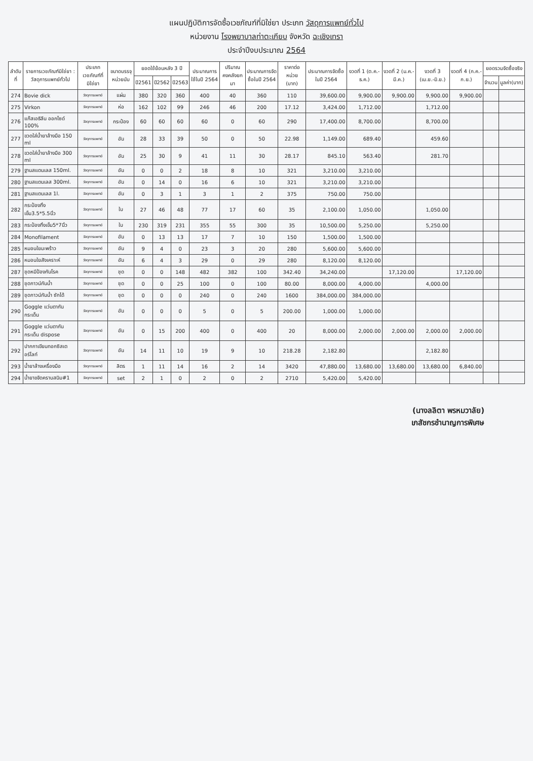แผนปฏิบัติการจัดซื้อเวชภัณฑ์ที่มิใช่ยา ประเภท วัสดุการแพทย์ทั่วไป
หน่วยงาน โรงพยาบาลท่าตะเกียบ จังหวัด ฉะเชิงเทรา
ประจำปีงบประมาณ 2564
| ลำดับที่ | รายการเวชภัณฑ์มิใช่ยา : วัสดุการแพทย์ทั่วไป | ประเภทเวชภัณฑ์ที่มิใช่ยา | ขนาดบรรจุ หน่วยนับ | ยอดใช้ย้อนหลัง 3 ปี | | | ประมาณการใช้ในปี 2564 | ปริมาณคงคลังยกมา | ประมาณการจัดซื้อในปี 2564 | ราคาต่อหน่วย (บาท) | ประมาณการจัดซื้อในปี 2564 | งวดที่ 1 (ต.ค.-ธ.ค.) | งวดที่ 2 (ม.ค.-มี.ค.) | งวดที่ 3 (เม.ย.-มิ.ย.) | งวดที่ 4 (ก.ค.-ก.ย.) | ยอดรวมจัดซื้อจริง | |
| --- | --- | --- | --- | --- | --- | --- | --- | --- | --- | --- | --- | --- | --- | --- | --- | --- | --- |
| | | | | ปี2561 | ปี2562 | ปี2563 | | | | | | | | | | จำนวน | มูลค่า(บาท) |
| 274 | Bovie dick | วัสดุการแพทย์ | แผ่น | 380 | 320 | 360 | 400 | 40 | 360 | 110 | 39,600.00 | 9,900.00 | 9,900.00 | 9,900.00 | 9,900.00 | | |
| 275 | Virkon | วัสดุการแพทย์ | ห่อ | 162 | 102 | 99 | 246 | 46 | 200 | 17.12 | 3,424.00 | 1,712.00 | | 1,712.00 | | | |
| 276 | แก๊สเอธิลีน ออกไซด์ 100% | วัสดุการแพทย์ | กระป๋อง | 60 | 60 | 60 | 60 | 0 | 60 | 290 | 17,400.00 | 8,700.00 | | 8,700.00 | | | |
| 277 | ขวดใส่น้ำยาล้างมือ 150 ml | วัสดุการแพทย์ | อัน | 28 | 33 | 39 | 50 | 0 | 50 | 22.98 | 1,149.00 | 689.40 | | 459.60 | | | |
| 278 | ขวดใส่น้ำยาล้างมือ 300 ml | วัสดุการแพทย์ | อัน | 25 | 30 | 9 | 41 | 11 | 30 | 28.17 | 845.10 | 563.40 | | 281.70 | | | |
| 279 | ฐานสแตนเลส 150ml. | วัสดุการแพทย์ | อัน | 0 | 0 | 2 | 18 | 8 | 10 | 321 | 3,210.00 | 3,210.00 | | | | | |
| 280 | ฐานสแตนเลส 300ml. | วัสดุการแพทย์ | อัน | 0 | 14 | 0 | 16 | 6 | 10 | 321 | 3,210.00 | 3,210.00 | | | | | |
| 281 | ฐานสแตนเลส 1l. | วัสดุการแพทย์ | อัน | 0 | 3 | 1 | 3 | 1 | 2 | 375 | 750.00 | 750.00 | | | | | |
| 282 | กระป๋องทิ้งเข็ม3.5*5.5นิ้ว | วัสดุการแพทย์ | ใบ | 27 | 46 | 48 | 77 | 17 | 60 | 35 | 2,100.00 | 1,050.00 | | 1,050.00 | | | |
| 283 | กระป๋องทิ้งเข็ม5*7นิ้ว | วัสดุการแพทย์ | ใบ | 230 | 319 | 231 | 355 | 55 | 300 | 35 | 10,500.00 | 5,250.00 | | 5,250.00 | | | |
| 284 | Monofilament | วัสดุการแพทย์ | อัน | 0 | 13 | 13 | 17 | 7 | 10 | 150 | 1,500.00 | 1,500.00 | | | | | |
| 285 | หมอนใยมะพร้าว | วัสดุการแพทย์ | อัน | 9 | 4 | 0 | 23 | 3 | 20 | 280 | 5,600.00 | 5,600.00 | | | | | |
| 286 | หมอนใยสังเคราะห์ | วัสดุการแพทย์ | อัน | 6 | 4 | 3 | 29 | 0 | 29 | 280 | 8,120.00 | 8,120.00 | | | | | |
| 287 | ชุดหมีป้องกันโรค | วัสดุการแพทย์ | ชุด | 0 | 0 | 148 | 482 | 382 | 100 | 342.40 | 34,240.00 | | 17,120.00 | | 17,120.00 | | |
| 288 | ชุดกาวน์กันน้ำ | วัสดุการแพทย์ | ชุด | 0 | 0 | 25 | 100 | 0 | 100 | 80.00 | 8,000.00 | 4,000.00 | | 4,000.00 | | | |
| 289 | ชุดกาวน์กันน้ำ ซักได้ | วัสดุการแพทย์ | ชุด | 0 | 0 | 0 | 240 | 0 | 240 | 1600 | 384,000.00 | 384,000.00 | | | | | |
| 290 | Goggle แว่นตากันกระเด็น | วัสดุการแพทย์ | อัน | 0 | 0 | 0 | 5 | 0 | 5 | 200.00 | 1,000.00 | 1,000.00 | | | | | |
| 291 | Goggle แว่นตากันกระเด็น dispose | วัสดุการแพทย์ | อัน | 0 | 15 | 200 | 400 | 0 | 400 | 20 | 8,000.00 | 2,000.00 | 2,000.00 | 2,000.00 | 2,000.00 | | |
| 292 | ปากกาเขียนทอกซิสเตอร์ไลท์ | วัสดุการแพทย์ | อัน | 14 | 11 | 10 | 19 | 9 | 10 | 218.28 | 2,182.80 | | | 2,182.80 | | | |
| 293 | น้ำยาล้างเครื่องมือ | วัสดุการแพทย์ | ลิตร | 1 | 11 | 14 | 16 | 2 | 14 | 3420 | 47,880.00 | 13,680.00 | 13,680.00 | 13,680.00 | 6,840.00 | | |
| 294 | น้ำยาขจัดคราบสนิม#1 | วัสดุการแพทย์ | set | 2 | 1 | 0 | 2 | 0 | 2 | 2710 | 5,420.00 | 5,420.00 | | | | | |
(นางลลิตา พรหมวาลัย)
เภสัชกรชำนาญการพิเศษ